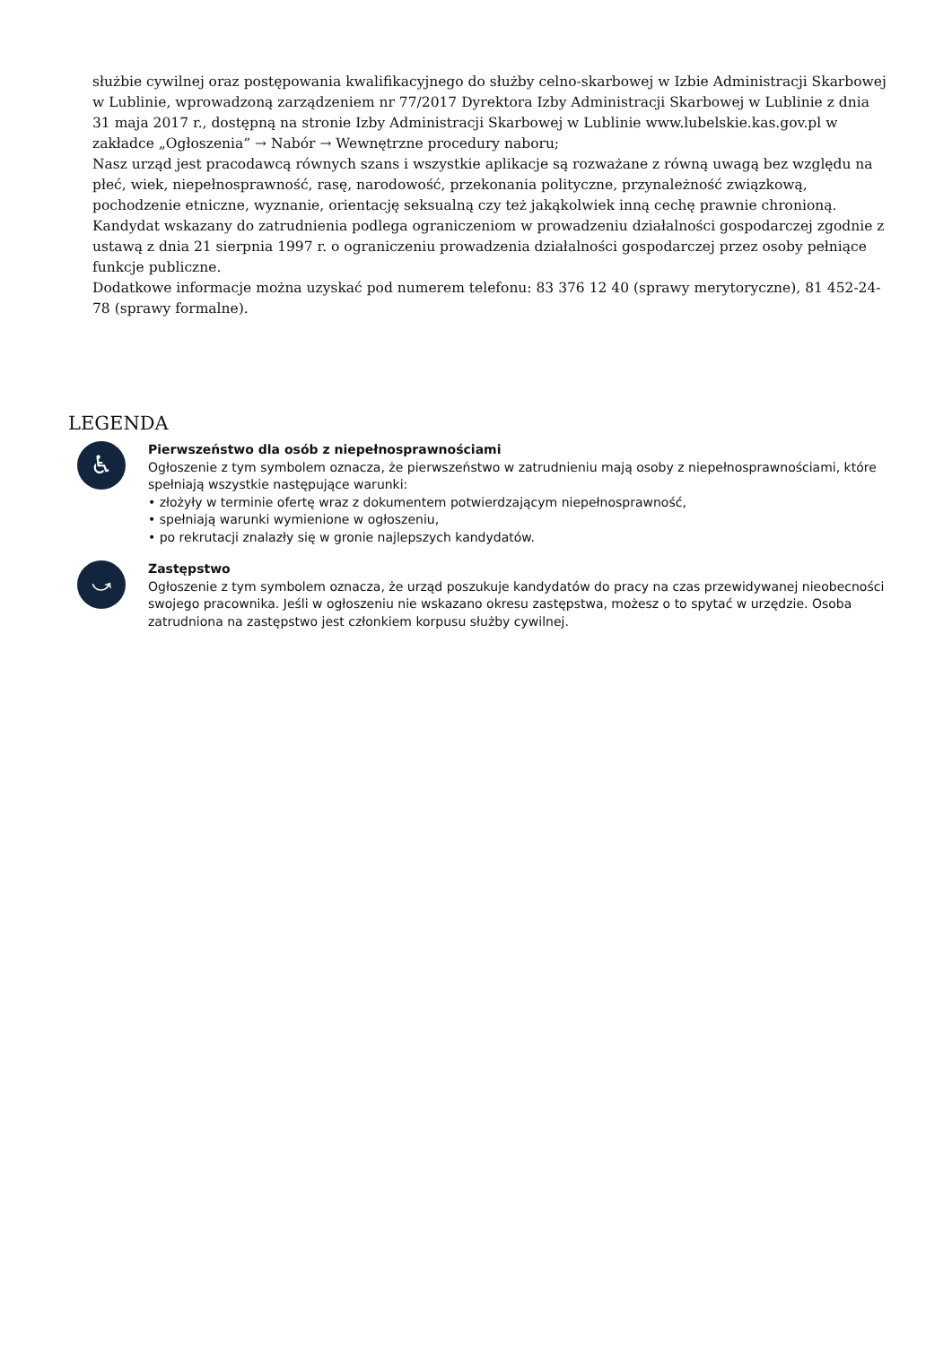służbie cywilnej oraz postępowania kwalifikacyjnego do służby celno-skarbowej w Izbie Administracji Skarbowej w Lublinie, wprowadzoną zarządzeniem nr 77/2017 Dyrektora Izby Administracji Skarbowej w Lublinie z dnia 31 maja 2017 r., dostępną na stronie Izby Administracji Skarbowej w Lublinie www.lubelskie.kas.gov.pl w zakładce „Ogłoszenia” → Nabór → Wewnętrzne procedury naboru;
Nasz urząd jest pracodawcą równych szans i wszystkie aplikacje są rozważane z równą uwagą bez względu na płeć, wiek, niepełnosprawność, rasę, narodowość, przekonania polityczne, przynależność związkową, pochodzenie etniczne, wyznanie, orientację seksualną czy też jakąkolwiek inną cechę prawnie chronioną.
Kandydat wskazany do zatrudnienia podlega ograniczeniom w prowadzeniu działalności gospodarczej zgodnie z ustawą z dnia 21 sierpnia 1997 r. o ograniczeniu prowadzenia działalności gospodarczej przez osoby pełniące funkcje publiczne.
Dodatkowe informacje można uzyskać pod numerem telefonu: 83 376 12 40 (sprawy merytoryczne), 81 452-24-78 (sprawy formalne).
LEGENDA
♿
Pierwszeństwo dla osób z niepełnosprawnościami
Ogłoszenie z tym symbolem oznacza, że pierwszeństwo w zatrudnieniu mają osoby z niepełnosprawnościami, które spełniają wszystkie następujące warunki:
• złożyły w terminie ofertę wraz z dokumentem potwierdzającym niepełnosprawność,
• spełniają warunki wymienione w ogłoszeniu,
• po rekrutacji znalazły się w gronie najlepszych kandydatów.
⤻
Zastępstwo
Ogłoszenie z tym symbolem oznacza, że urząd poszukuje kandydatów do pracy na czas przewidywanej nieobecności swojego pracownika. Jeśli w ogłoszeniu nie wskazano okresu zastępstwa, możesz o to spytać w urzędzie. Osoba zatrudniona na zastępstwo jest członkiem korpusu służby cywilnej.